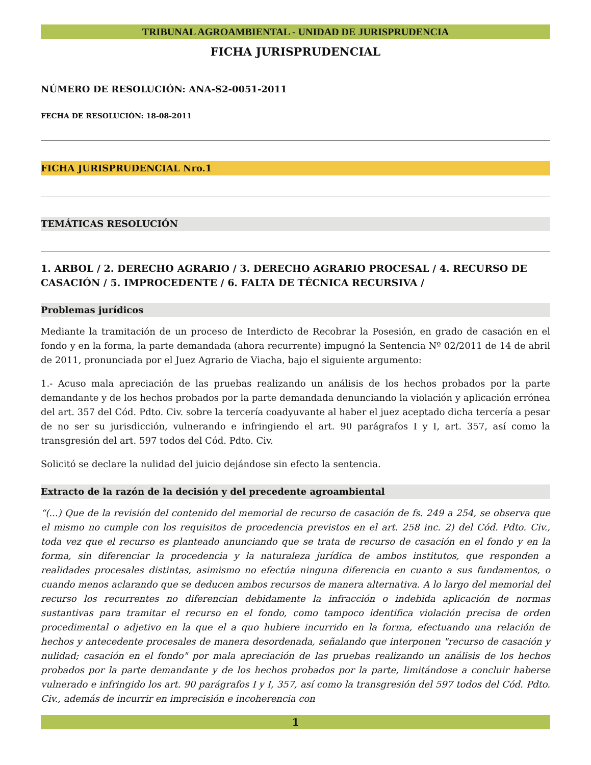TRIBUNAL AGROAMBIENTAL - UNIDAD DE JURISPRUDENCIA
FICHA JURISPRUDENCIAL
NÚMERO DE RESOLUCIÓN: ANA-S2-0051-2011
FECHA DE RESOLUCIÓN: 18-08-2011
FICHA JURISPRUDENCIAL Nro.1
TEMÁTICAS RESOLUCIÓN
1. ARBOL / 2. DERECHO AGRARIO / 3. DERECHO AGRARIO PROCESAL / 4. RECURSO DE CASACIÓN / 5. IMPROCEDENTE / 6. FALTA DE TÉCNICA RECURSIVA /
Problemas jurídicos
Mediante la tramitación de un proceso de Interdicto de Recobrar la Posesión, en grado de casación en el fondo y en la forma, la parte demandada (ahora recurrente) impugnó la Sentencia Nº 02/2011 de 14 de abril de 2011, pronunciada por el Juez Agrario de Viacha, bajo el siguiente argumento:
1.- Acuso mala apreciación de las pruebas realizando un análisis de los hechos probados por la parte demandante y de los hechos probados por la parte demandada denunciando la violación y aplicación errónea del art. 357 del Cód. Pdto. Civ. sobre la tercería coadyuvante al haber el juez aceptado dicha tercería a pesar de no ser su jurisdicción, vulnerando e infringiendo el art. 90 parágrafos I y I, art. 357, así como la transgresión del art. 597 todos del Cód. Pdto. Civ.
Solicitó se declare la nulidad del juicio dejándose sin efecto la sentencia.
Extracto de la razón de la decisión y del precedente agroambiental
“(...) Que de la revisión del contenido del memorial de recurso de casación de fs. 249 a 254, se observa que el mismo no cumple con los requisitos de procedencia previstos en el art. 258 inc. 2) del Cód. Pdto. Civ., toda vez que el recurso es planteado anunciando que se trata de recurso de casación en el fondo y en la forma, sin diferenciar la procedencia y la naturaleza jurídica de ambos institutos, que responden a realidades procesales distintas, asimismo no efectúa ninguna diferencia en cuanto a sus fundamentos, o cuando menos aclarando que se deducen ambos recursos de manera alternativa. A lo largo del memorial del recurso los recurrentes no diferencian debidamente la infracción o indebida aplicación de normas sustantivas para tramitar el recurso en el fondo, como tampoco identifica violación precisa de orden procedimental o adjetivo en la que el a quo hubiere incurrido en la forma, efectuando una relación de hechos y antecedente procesales de manera desordenada, señalando que interponen "recurso de casación y nulidad; casación en el fondo" por mala apreciación de las pruebas realizando un análisis de los hechos probados por la parte demandante y de los hechos probados por la parte, limitándose a concluir haberse vulnerado e infringido los art. 90 parágrafos I y I, 357, así como la transgresión del 597 todos del Cód. Pdto. Civ., además de incurrir en imprecisión e incoherencia con
1